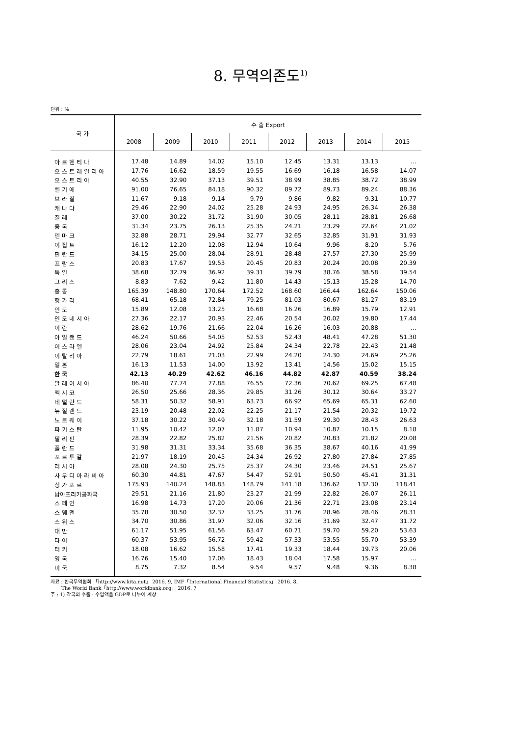8. 무역의존도<sup>1)</sup>
단위 : %
| 국 가 | 수 출 Export | | | | | | | |
| --- | --- | --- | --- | --- | --- | --- | --- | --- |
| | 2008 | 2009 | 2010 | 2011 | 2012 | 2013 | 2014 | 2015 |
| 아르헨티나 | 17.48 | 14.89 | 14.02 | 15.10 | 12.45 | 13.31 | 13.13 | … |
| 오스트레일리아 | 17.76 | 16.62 | 18.59 | 19.55 | 16.69 | 16.18 | 16.58 | 14.07 |
| 오스트리아 | 40.55 | 32.90 | 37.13 | 39.51 | 38.99 | 38.85 | 38.72 | 38.99 |
| 벨기에 | 91.00 | 76.65 | 84.18 | 90.32 | 89.72 | 89.73 | 89.24 | 88.36 |
| 브라질 | 11.67 | 9.18 | 9.14 | 9.79 | 9.86 | 9.82 | 9.31 | 10.77 |
| 캐나다 | 29.46 | 22.90 | 24.02 | 25.28 | 24.93 | 24.95 | 26.34 | 26.38 |
| 칠레 | 37.00 | 30.22 | 31.72 | 31.90 | 30.05 | 28.11 | 28.81 | 26.68 |
| 중국 | 31.34 | 23.75 | 26.13 | 25.35 | 24.21 | 23.29 | 22.64 | 21.02 |
| 덴마크 | 32.88 | 28.71 | 29.94 | 32.77 | 32.65 | 32.85 | 31.91 | 31.93 |
| 이집트 | 16.12 | 12.20 | 12.08 | 12.94 | 10.64 | 9.96 | 8.20 | 5.76 |
| 핀란드 | 34.15 | 25.00 | 28.04 | 28.91 | 28.48 | 27.57 | 27.30 | 25.99 |
| 프랑스 | 20.83 | 17.67 | 19.53 | 20.45 | 20.83 | 20.24 | 20.08 | 20.39 |
| 독일 | 38.68 | 32.79 | 36.92 | 39.31 | 39.79 | 38.76 | 38.58 | 39.54 |
| 그리스 | 8.83 | 7.62 | 9.42 | 11.80 | 14.43 | 15.13 | 15.28 | 14.70 |
| 홍콩 | 165.39 | 148.80 | 170.64 | 172.52 | 168.60 | 166.44 | 162.64 | 150.06 |
| 헝가리 | 68.41 | 65.18 | 72.84 | 79.25 | 81.03 | 80.67 | 81.27 | 83.19 |
| 인도 | 15.89 | 12.08 | 13.25 | 16.68 | 16.26 | 16.89 | 15.79 | 12.91 |
| 인도네시아 | 27.36 | 22.17 | 20.93 | 22.46 | 20.54 | 20.02 | 19.80 | 17.44 |
| 이란 | 28.62 | 19.76 | 21.66 | 22.04 | 16.26 | 16.03 | 20.88 | … |
| 아일랜드 | 46.24 | 50.66 | 54.05 | 52.53 | 52.43 | 48.41 | 47.28 | 51.30 |
| 이스라엘 | 28.06 | 23.04 | 24.92 | 25.84 | 24.34 | 22.78 | 22.43 | 21.48 |
| 이탈리아 | 22.79 | 18.61 | 21.03 | 22.99 | 24.20 | 24.30 | 24.69 | 25.26 |
| 일본 | 16.13 | 11.53 | 14.00 | 13.92 | 13.41 | 14.56 | 15.02 | 15.15 |
| 한국 | 42.13 | 40.29 | 42.62 | 46.16 | 44.82 | 42.87 | 40.59 | 38.24 |
| 말레이시아 | 86.40 | 77.74 | 77.88 | 76.55 | 72.36 | 70.62 | 69.25 | 67.48 |
| 멕시코 | 26.50 | 25.66 | 28.36 | 29.85 | 31.26 | 30.12 | 30.64 | 33.27 |
| 네덜란드 | 58.31 | 50.32 | 58.91 | 63.73 | 66.92 | 65.69 | 65.31 | 62.60 |
| 뉴질랜드 | 23.19 | 20.48 | 22.02 | 22.25 | 21.17 | 21.54 | 20.32 | 19.72 |
| 노르웨이 | 37.18 | 30.22 | 30.49 | 32.18 | 31.59 | 29.30 | 28.43 | 26.63 |
| 파키스탄 | 11.95 | 10.42 | 12.07 | 11.87 | 10.94 | 10.87 | 10.15 | 8.18 |
| 필리핀 | 28.39 | 22.82 | 25.82 | 21.56 | 20.82 | 20.83 | 21.82 | 20.08 |
| 폴란드 | 31.98 | 31.31 | 33.34 | 35.68 | 36.35 | 38.67 | 40.16 | 41.99 |
| 포르투갈 | 21.97 | 18.19 | 20.45 | 24.34 | 26.92 | 27.80 | 27.84 | 27.85 |
| 러시아 | 28.08 | 24.30 | 25.75 | 25.37 | 24.30 | 23.46 | 24.51 | 25.67 |
| 사우디아라비아 | 60.30 | 44.81 | 47.67 | 54.47 | 52.91 | 50.50 | 45.41 | 31.31 |
| 싱가포르 | 175.93 | 140.24 | 148.83 | 148.79 | 141.18 | 136.62 | 132.30 | 118.41 |
| 남아프리카공화국 | 29.51 | 21.16 | 21.80 | 23.27 | 21.99 | 22.82 | 26.07 | 26.11 |
| 스페인 | 16.98 | 14.73 | 17.20 | 20.06 | 21.36 | 22.71 | 23.08 | 23.14 |
| 스웨덴 | 35.78 | 30.50 | 32.37 | 33.25 | 31.76 | 28.96 | 28.46 | 28.31 |
| 스위스 | 34.70 | 30.86 | 31.97 | 32.06 | 32.16 | 31.69 | 32.47 | 31.72 |
| 대만 | 61.17 | 51.95 | 61.56 | 63.47 | 60.71 | 59.70 | 59.20 | 53.63 |
| 타이 | 60.37 | 53.95 | 56.72 | 59.42 | 57.33 | 53.55 | 55.70 | 53.39 |
| 터키 | 18.08 | 16.62 | 15.58 | 17.41 | 19.33 | 18.44 | 19.73 | 20.06 |
| 영국 | 16.76 | 15.40 | 17.06 | 18.43 | 18.04 | 17.58 | 15.97 | … |
| 미국 | 8.75 | 7.32 | 8.54 | 9.54 | 9.57 | 9.48 | 9.36 | 8.38 |
자료 : 한국무역협회 「http://www.kita.net」 2016. 9, IMF「International Financial Statistics」 2016. 8,
The World Bank「http://www.worldbank.org」 2016. 7
주 : 1) 각국의 수출 · 수입액을 GDP로 나누어 계상